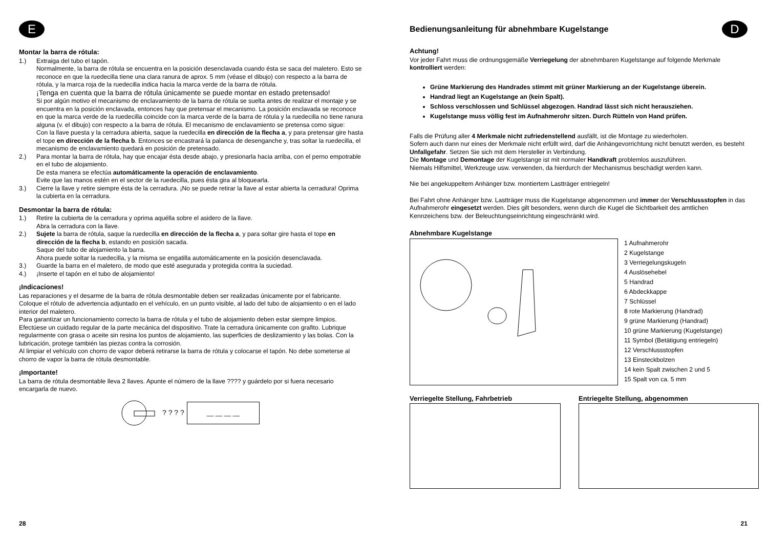E
Montar la barra de rótula:
1.) Extraiga del tubo el tapón.
Normalmente, la barra de rótula se encuentra en la posición desenclavada cuando ésta se saca del maletero. Esto se reconoce en que la ruedecilla tiene una clara ranura de aprox. 5 mm (véase el dibujo) con respecto a la barra de rótula, y la marca roja de la ruedecilla indica hacia la marca verde de la barra de rótula.
¡Tenga en cuenta que la barra de rótula únicamente se puede montar en estado pretensado!
Si por algún motivo el mecanismo de enclavamiento de la barra de rótula se suelta antes de realizar el montaje y se encuentra en la posición enclavada, entonces hay que pretensar el mecanismo. La posición enclavada se reconoce en que la marca verde de la ruedecilla coincide con la marca verde de la barra de rótula y la ruedecilla no tiene ranura alguna (v. el dibujo) con respecto a la barra de rótula. El mecanismo de enclavamiento se pretensa como sigue:
Con la llave puesta y la cerradura abierta, saque la ruedecilla en dirección de la flecha a, y para pretensar gire hasta el tope en dirección de la flecha b. Entonces se encastrará la palanca de desenganche y, tras soltar la ruedecilla, el mecanismo de enclavamiento quedará en posición de pretensado.
2.) Para montar la barra de rótula, hay que encajar ésta desde abajo, y presionarla hacia arriba, con el perno empotrable en el tubo de alojamiento.
De esta manera se efectúa automáticamente la operación de enclavamiento.
Evite que las manos estén en el sector de la ruedecilla, pues ésta gira al bloquearla.
3.) Cierre la llave y retire siempre ésta de la cerradura. ¡No se puede retirar la llave al estar abierta la cerradura! Oprima la cubierta en la cerradura.
Desmontar la barra de rótula:
1.) Retire la cubierta de la cerradura y oprima aquélla sobre el asidero de la llave.
Abra la cerradura con la llave.
2.) Sujete la barra de rótula, saque la ruedecilla en dirección de la flecha a, y para soltar gire hasta el tope en dirección de la flecha b, estando en posición sacada.
Saque del tubo de alojamiento la barra.
Ahora puede soltar la ruedecilla, y la misma se engatilla automáticamente en la posición desenclavada.
3.) Guarde la barra en el maletero, de modo que esté asegurada y protegida contra la suciedad.
4.) ¡Inserte el tapón en el tubo de alojamiento!
¡Indicaciones!
Las reparaciones y el desarme de la barra de rótula desmontable deben ser realizadas únicamente por el fabricante. Coloque el rótulo de advertencia adjuntado en el vehículo, en un punto visible, al lado del tubo de alojamiento o en el lado interior del maletero.
Para garantizar un funcionamiento correcto la barra de rótula y el tubo de alojamiento deben estar siempre limpios.
Efectúese un cuidado regular de la parte mecánica del dispositivo. Trate la cerradura únicamente con grafito. Lubrique regularmente con grasa o aceite sin resina los puntos de alojamiento, las superficies de deslizamiento y las bolas. Con la lubricación, protege también las piezas contra la corrosión.
Al limpiar el vehículo con chorro de vapor deberá retirarse la barra de rótula y colocarse el tapón. No debe someterse al chorro de vapor la barra de rótula desmontable.
¡Importante!
La barra de rótula desmontable lleva 2 llaves. Apunte el número de la llave ???? y guárdelo por si fuera necesario encargarla de nuevo.
? ? ? ?
__ __ __ __
28
Bedienungsanleitung für abnehmbare Kugelstange
D
Achtung!
Vor jeder Fahrt muss die ordnungsgemäße Verriegelung der abnehmbaren Kugelstange auf folgende Merkmale kontrolliert werden:
Grüne Markierung des Handrades stimmt mit grüner Markierung an der Kugelstange überein.
Handrad liegt an Kugelstange an (kein Spalt).
Schloss verschlossen und Schlüssel abgezogen. Handrad lässt sich nicht herausziehen.
Kugelstange muss völlig fest im Aufnahmerohr sitzen. Durch Rütteln von Hand prüfen.
Falls die Prüfung aller 4 Merkmale nicht zufriedenstellend ausfällt, ist die Montage zu wiederholen.
Sofern auch dann nur eines der Merkmale nicht erfüllt wird, darf die Anhängevorrichtung nicht benutzt werden, es besteht Unfallgefahr. Setzen Sie sich mit dem Hersteller in Verbindung.
Die Montage und Demontage der Kugelstange ist mit normaler Handkraft problemlos auszuführen.
Niemals Hilfsmittel, Werkzeuge usw. verwenden, da hierdurch der Mechanismus beschädigt werden kann.
Nie bei angekuppeltem Anhänger bzw. montiertem Lastträger entriegeln!
Bei Fahrt ohne Anhänger bzw. Lastträger muss die Kugelstange abgenommen und immer der Verschlussstopfen in das Aufnahmerohr eingesetzt werden. Dies gilt besonders, wenn durch die Kugel die Sichtbarkeit des amtlichen Kennzeichens bzw. der Beleuchtungseinrichtung eingeschränkt wird.
Abnehmbare Kugelstange
1 Aufnahmerohr
2 Kugelstange
3 Verriegelungskugeln
4 Auslösehebel
5 Handrad
6 Abdeckkappe
7 Schlüssel
8 rote Markierung (Handrad)
9 grüne Markierung (Handrad)
10 grüne Markierung (Kugelstange)
11 Symbol (Betätigung entriegeln)
12 Verschlussstopfen
13 Einsteckbolzen
14 kein Spalt zwischen 2 und 5
15 Spalt von ca. 5 mm
Verriegelte Stellung, Fahrbetrieb
Entriegelte Stellung, abgenommen
21